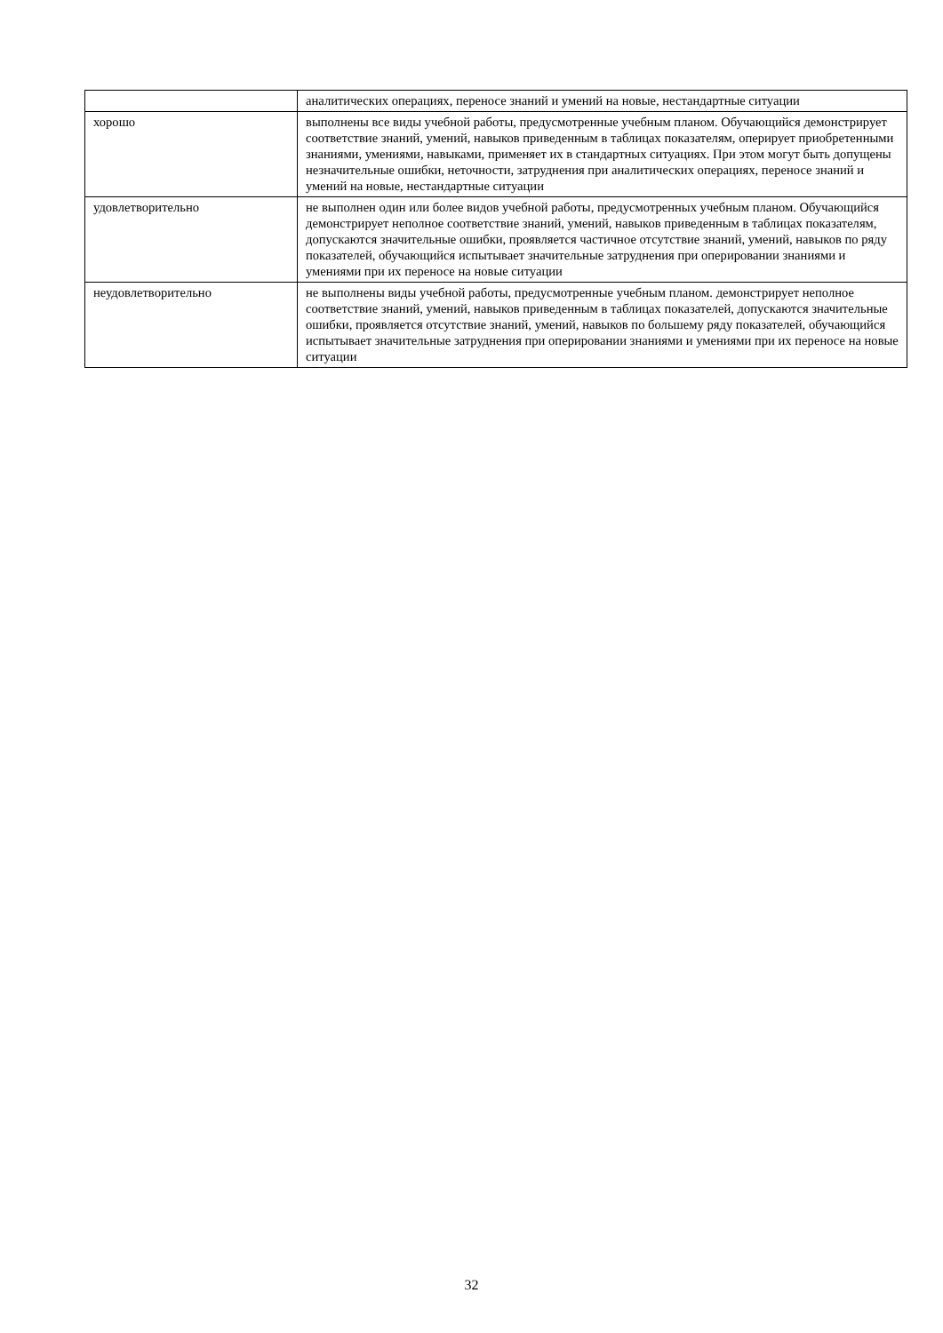| | аналитических операциях, переносе знаний и умений на новые, нестандартные ситуации |
| хорошо | выполнены все виды учебной работы, предусмотренные учебным планом. Обучающийся демонстрирует соответствие знаний, умений, навыков приведенным в таблицах показателям, оперирует приобретенными знаниями, умениями, навыками, применяет их в стандартных ситуациях. При этом могут быть допущены незначительные ошибки, неточности, затруднения при аналитических операциях, переносе знаний и умений на новые, нестандартные ситуации |
| удовлетворительно | не выполнен один или более видов учебной работы, предусмотренных учебным планом. Обучающийся демонстрирует неполное соответствие знаний, умений, навыков приведенным в таблицах показателям, допускаются значительные ошибки, проявляется частичное отсутствие знаний, умений, навыков по ряду показателей, обучающийся испытывает значительные затруднения при оперировании знаниями и умениями при их переносе на новые ситуации |
| неудовлетворительно | не выполнены виды учебной работы, предусмотренные учебным планом. демонстрирует неполное соответствие знаний, умений, навыков приведенным в таблицах показателей, допускаются значительные ошибки, проявляется отсутствие знаний, умений, навыков по большему ряду показателей, обучающийся испытывает значительные затруднения при оперировании знаниями и умениями при их переносе на новые ситуации |
32